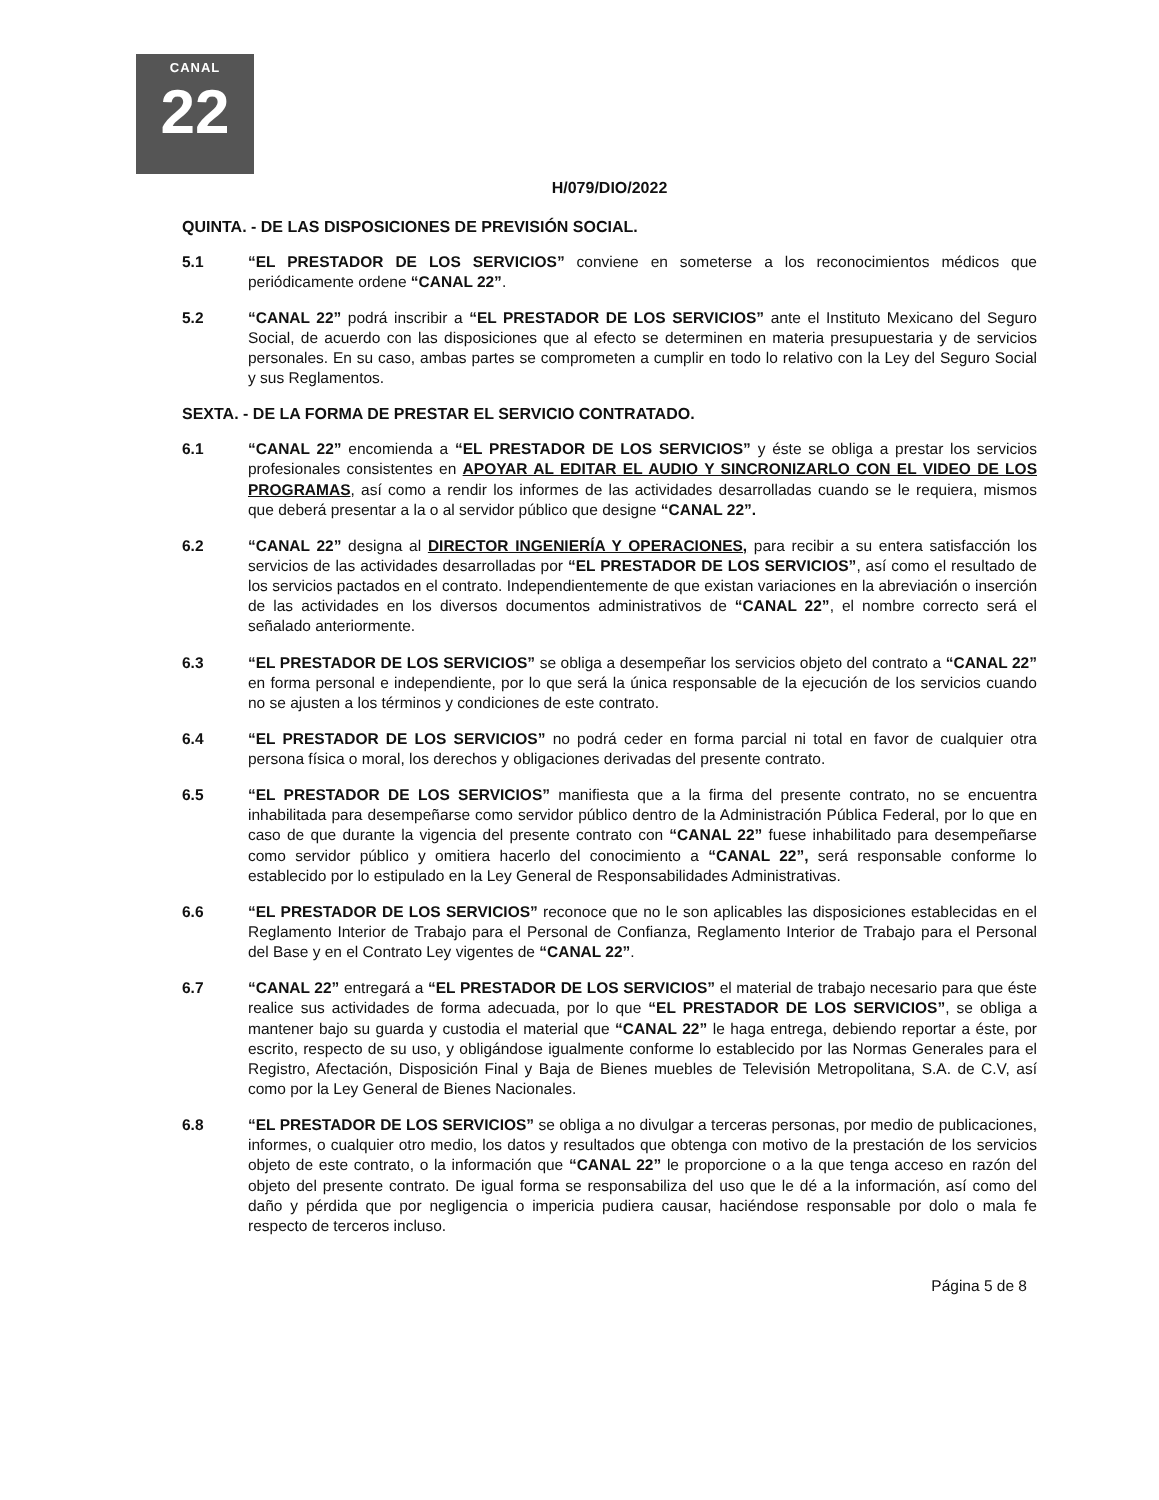CANAL
22
H/079/DIO/2022
QUINTA. - DE LAS DISPOSICIONES DE PREVISIÓN SOCIAL.
5.1 “EL PRESTADOR DE LOS SERVICIOS” conviene en someterse a los reconocimientos médicos que periódicamente ordene “CANAL 22”.
5.2 “CANAL 22” podrá inscribir a “EL PRESTADOR DE LOS SERVICIOS” ante el Instituto Mexicano del Seguro Social, de acuerdo con las disposiciones que al efecto se determinen en materia presupuestaria y de servicios personales. En su caso, ambas partes se comprometen a cumplir en todo lo relativo con la Ley del Seguro Social y sus Reglamentos.
SEXTA. - DE LA FORMA DE PRESTAR EL SERVICIO CONTRATADO.
6.1 “CANAL 22” encomienda a “EL PRESTADOR DE LOS SERVICIOS” y éste se obliga a prestar los servicios profesionales consistentes en APOYAR AL EDITAR EL AUDIO Y SINCRONIZARLO CON EL VIDEO DE LOS PROGRAMAS, así como a rendir los informes de las actividades desarrolladas cuando se le requiera, mismos que deberá presentar a la o al servidor público que designe “CANAL 22”.
6.2 “CANAL 22” designa al DIRECTOR INGENIERÍA Y OPERACIONES, para recibir a su entera satisfacción los servicios de las actividades desarrolladas por “EL PRESTADOR DE LOS SERVICIOS”, así como el resultado de los servicios pactados en el contrato. Independientemente de que existan variaciones en la abreviación o inserción de las actividades en los diversos documentos administrativos de “CANAL 22”, el nombre correcto será el señalado anteriormente.
6.3 “EL PRESTADOR DE LOS SERVICIOS” se obliga a desempeñar los servicios objeto del contrato a “CANAL 22” en forma personal e independiente, por lo que será la única responsable de la ejecución de los servicios cuando no se ajusten a los términos y condiciones de este contrato.
6.4 “EL PRESTADOR DE LOS SERVICIOS” no podrá ceder en forma parcial ni total en favor de cualquier otra persona física o moral, los derechos y obligaciones derivadas del presente contrato.
6.5 “EL PRESTADOR DE LOS SERVICIOS” manifiesta que a la firma del presente contrato, no se encuentra inhabilitada para desempeñarse como servidor público dentro de la Administración Pública Federal, por lo que en caso de que durante la vigencia del presente contrato con “CANAL 22” fuese inhabilitado para desempeñarse como servidor público y omitiera hacerlo del conocimiento a “CANAL 22”, será responsable conforme lo establecido por lo estipulado en la Ley General de Responsabilidades Administrativas.
6.6 “EL PRESTADOR DE LOS SERVICIOS” reconoce que no le son aplicables las disposiciones establecidas en el Reglamento Interior de Trabajo para el Personal de Confianza, Reglamento Interior de Trabajo para el Personal del Base y en el Contrato Ley vigentes de “CANAL 22”.
6.7 “CANAL 22” entregará a “EL PRESTADOR DE LOS SERVICIOS” el material de trabajo necesario para que éste realice sus actividades de forma adecuada, por lo que “EL PRESTADOR DE LOS SERVICIOS”, se obliga a mantener bajo su guarda y custodia el material que “CANAL 22” le haga entrega, debiendo reportar a éste, por escrito, respecto de su uso, y obligándose igualmente conforme lo establecido por las Normas Generales para el Registro, Afectación, Disposición Final y Baja de Bienes muebles de Televisión Metropolitana, S.A. de C.V, así como por la Ley General de Bienes Nacionales.
6.8 “EL PRESTADOR DE LOS SERVICIOS” se obliga a no divulgar a terceras personas, por medio de publicaciones, informes, o cualquier otro medio, los datos y resultados que obtenga con motivo de la prestación de los servicios objeto de este contrato, o la información que “CANAL 22” le proporcione o a la que tenga acceso en razón del objeto del presente contrato. De igual forma se responsabiliza del uso que le dé a la información, así como del daño y pérdida que por negligencia o impericia pudiera causar, haciéndose responsable por dolo o mala fe respecto de terceros incluso.
Página 5 de 8